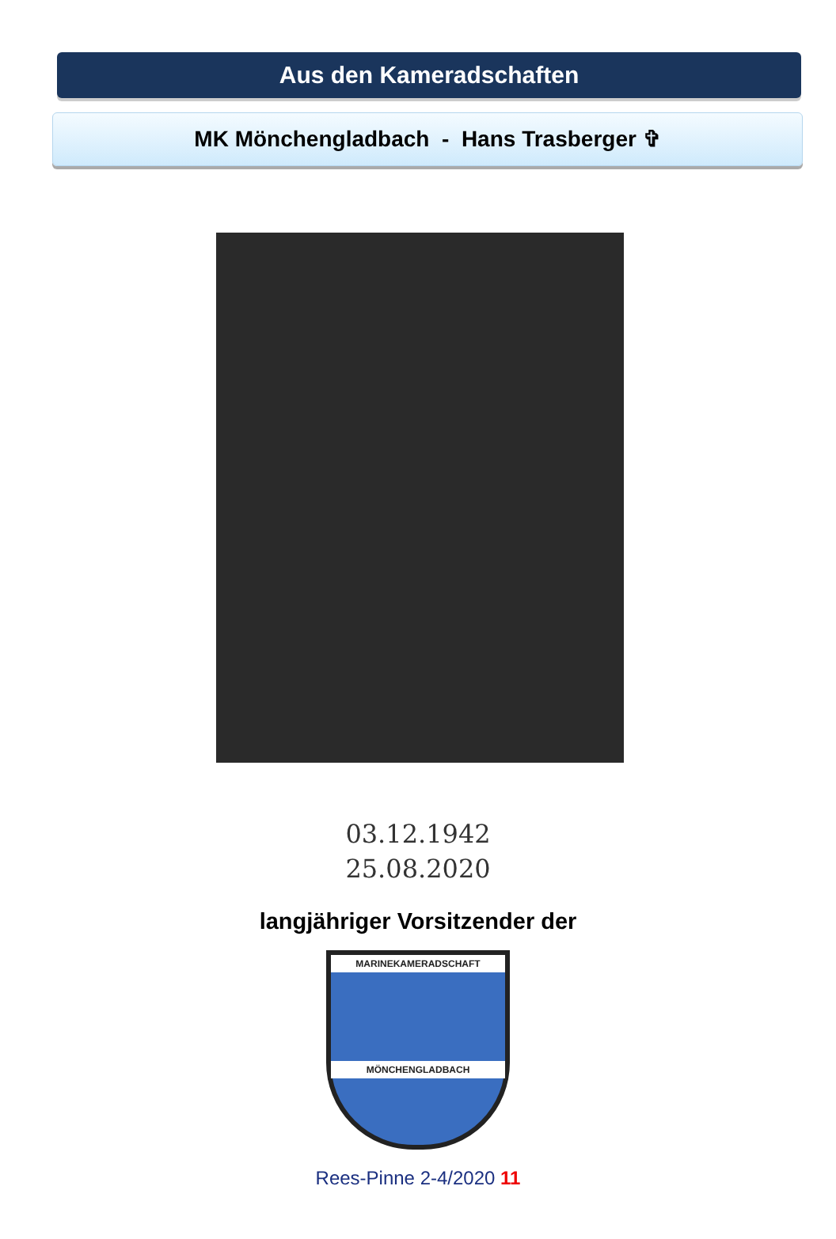Aus den Kameradschaften
MK Mönchengladbach - Hans Trasberger ✞
03.12.1942
25.08.2020
langjähriger Vorsitzender der
MARINEKAMERADSCHAFT
MÖNCHENGLADBACH
Rees-Pinne 2-4/2020 11